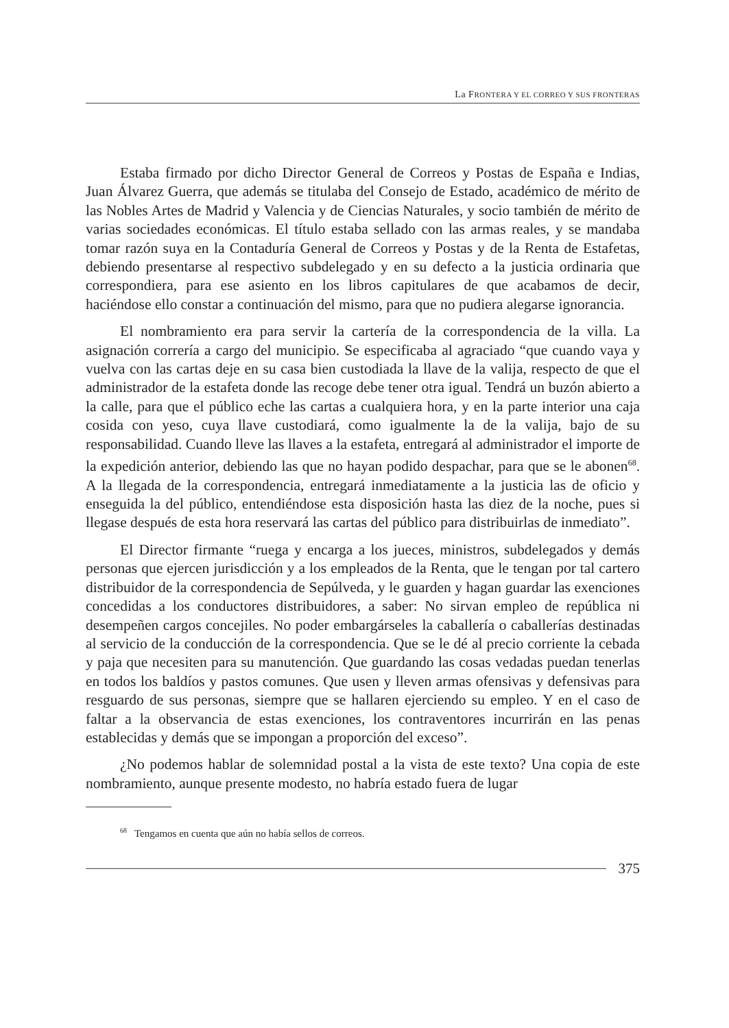La FRONTERA Y EL CORREO Y SUS FRONTERAS
Estaba firmado por dicho Director General de Correos y Postas de España e Indias, Juan Álvarez Guerra, que además se titulaba del Consejo de Estado, académico de mérito de las Nobles Artes de Madrid y Valencia y de Ciencias Naturales, y socio también de mérito de varias sociedades económicas. El título estaba sellado con las armas reales, y se mandaba tomar razón suya en la Contaduría General de Correos y Postas y de la Renta de Estafetas, debiendo presentarse al respectivo subdelegado y en su defecto a la justicia ordinaria que correspondiera, para ese asiento en los libros capitulares de que acabamos de decir, haciéndose ello constar a continuación del mismo, para que no pudiera alegarse ignorancia.
El nombramiento era para servir la cartería de la correspondencia de la villa. La asignación correría a cargo del municipio. Se especificaba al agraciado “que cuando vaya y vuelva con las cartas deje en su casa bien custodiada la llave de la valija, respecto de que el administrador de la estafeta donde las recoge debe tener otra igual. Tendrá un buzón abierto a la calle, para que el público eche las cartas a cualquiera hora, y en la parte interior una caja cosida con yeso, cuya llave custodiará, como igualmente la de la valija, bajo de su responsabilidad. Cuando lleve las llaves a la estafeta, entregará al administrador el importe de la expedición anterior, debiendo las que no hayan podido despachar, para que se le abonen<sup>68</sup>. A la llegada de la correspondencia, entregará inmediatamente a la justicia las de oficio y enseguida la del público, entendiéndose esta disposición hasta las diez de la noche, pues si llegase después de esta hora reservará las cartas del público para distribuirlas de inmediato”.
El Director firmante “ruega y encarga a los jueces, ministros, subdelegados y demás personas que ejercen jurisdicción y a los empleados de la Renta, que le tengan por tal cartero distribuidor de la correspondencia de Sepúlveda, y le guarden y hagan guardar las exenciones concedidas a los conductores distribuidores, a saber: No sirvan empleo de república ni desempeñen cargos concejiles. No poder embargárseles la caballería o caballerías destinadas al servicio de la conducción de la correspondencia. Que se le dé al precio corriente la cebada y paja que necesiten para su manutención. Que guardando las cosas vedadas puedan tenerlas en todos los baldíos y pastos comunes. Que usen y lleven armas ofensivas y defensivas para resguardo de sus personas, siempre que se hallaren ejerciendo su empleo. Y en el caso de faltar a la observancia de estas exenciones, los contraventores incurrirán en las penas establecidas y demás que se impongan a proporción del exceso”.
¿No podemos hablar de solemnidad postal a la vista de este texto? Una copia de este nombramiento, aunque presente modesto, no habría estado fuera de lugar
<sup>68</sup> Tengamos en cuenta que aún no había sellos de correos.
375